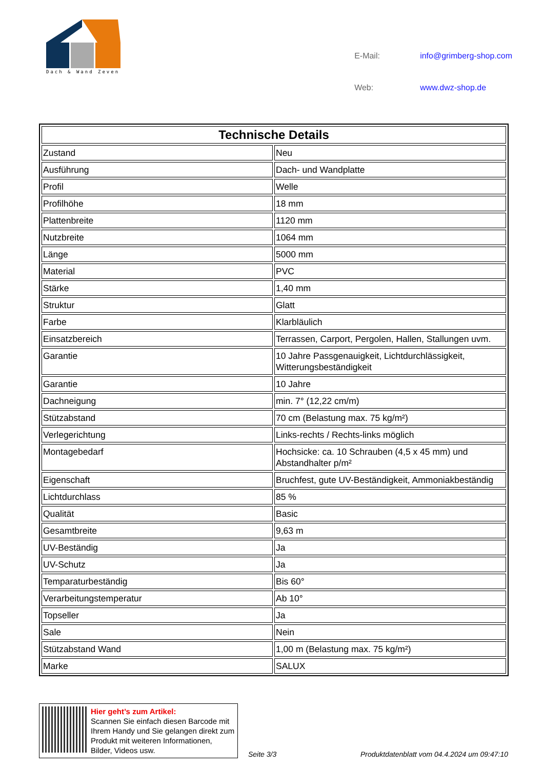Dach & Wand Zeven
| E-Mail: | info@grimberg-shop.com |
| Web: | www.dwz-shop.de |
| Technische Details | |
| --- | --- |
| Zustand | Neu |
| Ausführung | Dach- und Wandplatte |
| Profil | Welle |
| Profilhöhe | 18 mm |
| Plattenbreite | 1120 mm |
| Nutzbreite | 1064 mm |
| Länge | 5000 mm |
| Material | PVC |
| Stärke | 1,40 mm |
| Struktur | Glatt |
| Farbe | Klarbläulich |
| Einsatzbereich | Terrassen, Carport, Pergolen, Hallen, Stallungen uvm. |
| Garantie | 10 Jahre Passgenauigkeit, Lichtdurchlässigkeit, Witterungsbeständigkeit |
| Garantie | 10 Jahre |
| Dachneigung | min. 7° (12,22 cm/m) |
| Stützabstand | 70 cm (Belastung max. 75 kg/m²) |
| Verlegerichtung | Links-rechts / Rechts-links möglich |
| Montagebedarf | Hochsicke: ca. 10 Schrauben (4,5 x 45 mm) und Abstandhalter p/m² |
| Eigenschaft | Bruchfest, gute UV-Beständigkeit, Ammoniakbeständig |
| Lichtdurchlass | 85 % |
| Qualität | Basic |
| Gesamtbreite | 9,63 m |
| UV-Beständig | Ja |
| UV-Schutz | Ja |
| Temparaturbeständig | Bis 60° |
| Verarbeitungstemperatur | Ab 10° |
| Topseller | Ja |
| Sale | Nein |
| Stützabstand Wand | 1,00 m (Belastung max. 75 kg/m²) |
| Marke | SALUX |
Hier geht’s zum Artikel:
Scannen Sie einfach diesen Barcode mit Ihrem Handy und Sie gelangen direkt zum Produkt mit weiteren Informationen, Bilder, Videos usw.
Seite 3/3
Produktdatenblatt vom 04.4.2024 um 09:47:10